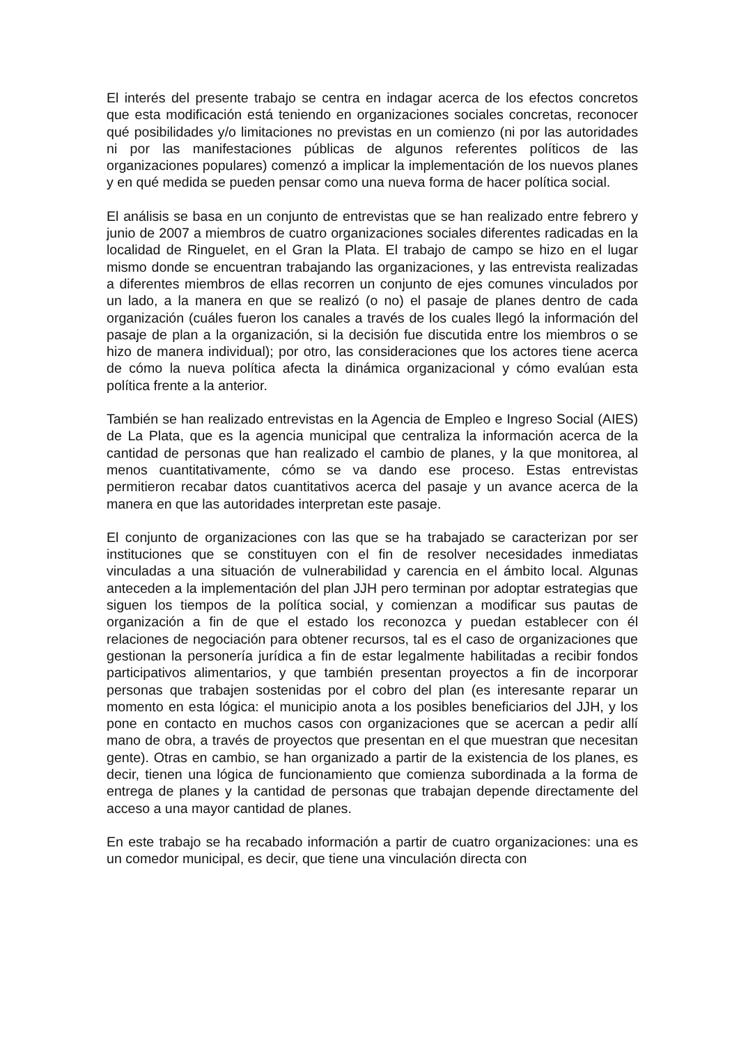El interés del presente trabajo se centra en indagar acerca de los efectos concretos que esta modificación está teniendo en organizaciones sociales concretas, reconocer qué posibilidades y/o limitaciones no previstas en un comienzo (ni por las autoridades ni por las manifestaciones públicas de algunos referentes políticos de las organizaciones populares) comenzó a implicar la implementación de los nuevos planes y en qué medida se pueden pensar como una nueva forma de hacer política social.
El análisis se basa en un conjunto de entrevistas que se han realizado entre febrero y junio de 2007 a miembros de cuatro organizaciones sociales diferentes radicadas en la localidad de Ringuelet, en el Gran la Plata. El trabajo de campo se hizo en el lugar mismo donde se encuentran trabajando las organizaciones, y las entrevista realizadas a diferentes miembros de ellas recorren un conjunto de ejes comunes vinculados por un lado, a la manera en que se realizó (o no) el pasaje de planes dentro de cada organización (cuáles fueron los canales a través de los cuales llegó la información del pasaje de plan a la organización, si la decisión fue discutida entre los miembros o se hizo de manera individual); por otro, las consideraciones que los actores tiene acerca de cómo la nueva política afecta la dinámica organizacional y cómo evalúan esta política frente a la anterior.
También se han realizado entrevistas en la Agencia de Empleo e Ingreso Social (AIES) de La Plata, que es la agencia municipal que centraliza la información acerca de la cantidad de personas que han realizado el cambio de planes, y la que monitorea, al menos cuantitativamente, cómo se va dando ese proceso. Estas entrevistas permitieron recabar datos cuantitativos acerca del pasaje y un avance acerca de la manera en que las autoridades interpretan este pasaje.
El conjunto de organizaciones con las que se ha trabajado se caracterizan por ser instituciones que se constituyen con el fin de resolver necesidades inmediatas vinculadas a una situación de vulnerabilidad y carencia en el ámbito local. Algunas anteceden a la implementación del plan JJH pero terminan por adoptar estrategias que siguen los tiempos de la política social, y comienzan a modificar sus pautas de organización a fin de que el estado los reconozca y puedan establecer con él relaciones de negociación para obtener recursos, tal es el caso de organizaciones que gestionan la personería jurídica a fin de estar legalmente habilitadas a recibir fondos participativos alimentarios, y que también presentan proyectos a fin de incorporar personas que trabajen sostenidas por el cobro del plan (es interesante reparar un momento en esta lógica: el municipio anota a los posibles beneficiarios del JJH, y los pone en contacto en muchos casos con organizaciones que se acercan a pedir allí mano de obra, a través de proyectos que presentan en el que muestran que necesitan gente). Otras en cambio, se han organizado a partir de la existencia de los planes, es decir, tienen una lógica de funcionamiento que comienza subordinada a la forma de entrega de planes y la cantidad de personas que trabajan depende directamente del acceso a una mayor cantidad de planes.
En este trabajo se ha recabado información a partir de cuatro organizaciones: una es un comedor municipal, es decir, que tiene una vinculación directa con